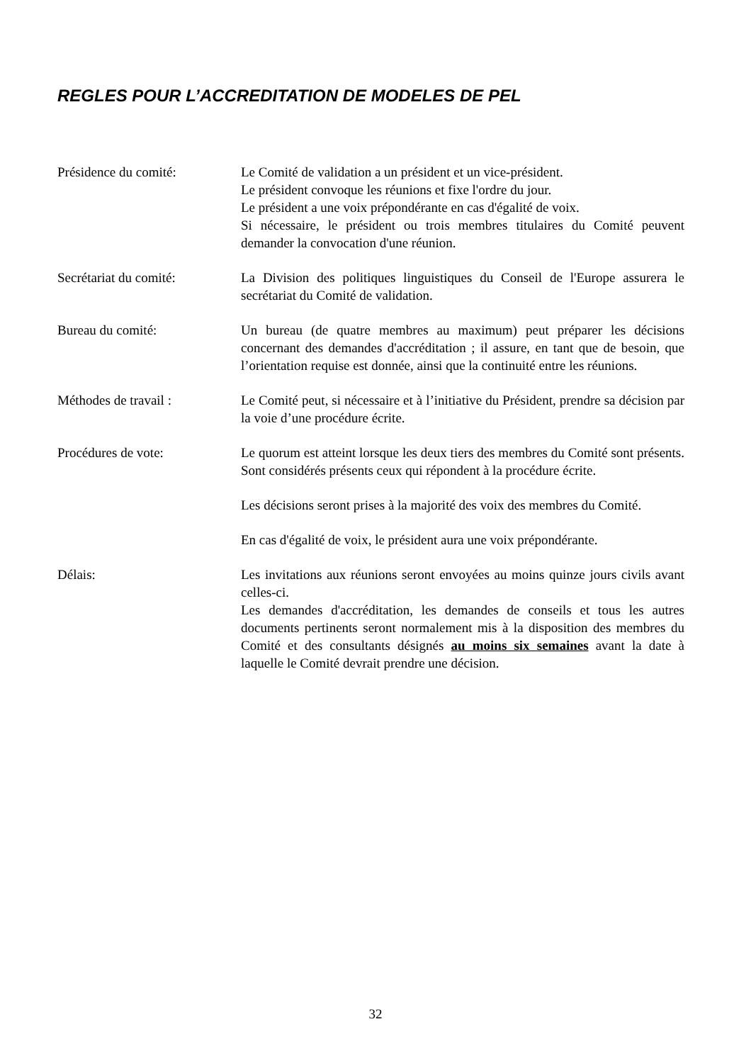REGLES POUR L’ACCREDITATION DE MODELES DE PEL
Présidence du comité: Le Comité de validation a un président et un vice-président.
Le président convoque les réunions et fixe l'ordre du jour.
Le président a une voix prépondérante en cas d'égalité de voix.
Si nécessaire, le président ou trois membres titulaires du Comité peuvent demander la convocation d'une réunion.
Secrétariat du comité: La Division des politiques linguistiques du Conseil de l'Europe assurera le secrétariat du Comité de validation.
Bureau du comité: Un bureau (de quatre membres au maximum) peut préparer les décisions concernant des demandes d'accréditation ; il assure, en tant que de besoin, que l’orientation requise est donnée, ainsi que la continuité entre les réunions.
Méthodes de travail : Le Comité peut, si nécessaire et à l’initiative du Président, prendre sa décision par la voie d’une procédure écrite.
Procédures de vote: Le quorum est atteint lorsque les deux tiers des membres du Comité sont présents. Sont considérés présents ceux qui répondent à la procédure écrite.
Les décisions seront prises à la majorité des voix des membres du Comité.
En cas d'égalité de voix, le président aura une voix prépondérante.
Délais: Les invitations aux réunions seront envoyées au moins quinze jours civils avant celles-ci.
Les demandes d'accréditation, les demandes de conseils et tous les autres documents pertinents seront normalement mis à la disposition des membres du Comité et des consultants désignés au moins six semaines avant la date à laquelle le Comité devrait prendre une décision.
32